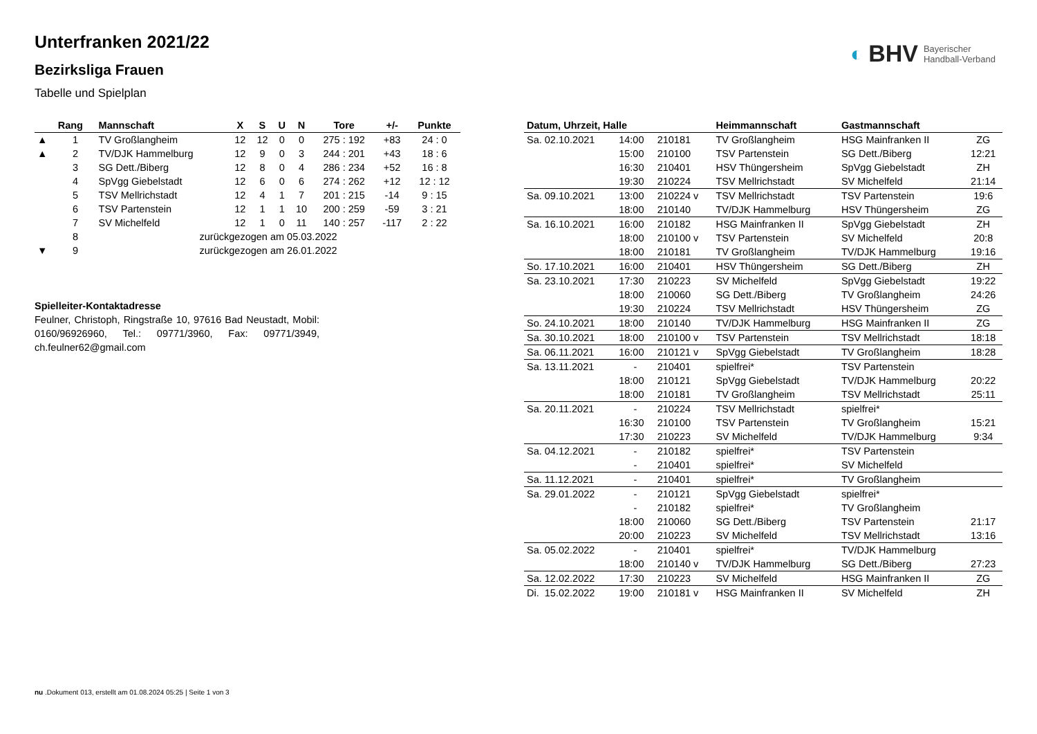◐ BHV Bayerischer
Handball-Verband
Unterfranken 2021/22
Bezirksliga Frauen
Tabelle und Spielplan
| | Rang | Mannschaft | X | S | U | N | Tore | +/- | Punkte |
| --- | --- | --- | --- | --- | --- | --- | --- | --- | --- |
| ▲ | 1 | TV Großlangheim | 12 | 12 | 0 | 0 | 275 : 192 | +83 | 24 : 0 |
| ▲ | 2 | TV/DJK Hammelburg | 12 | 9 | 0 | 3 | 244 : 201 | +43 | 18 : 6 |
| | 3 | SG Dett./Biberg | 12 | 8 | 0 | 4 | 286 : 234 | +52 | 16 : 8 |
| | 4 | SpVgg Giebelstadt | 12 | 6 | 0 | 6 | 274 : 262 | +12 | 12 : 12 |
| | 5 | TSV Mellrichstadt | 12 | 4 | 1 | 7 | 201 : 215 | -14 | 9 : 15 |
| | 6 | TSV Partenstein | 12 | 1 | 1 | 10 | 200 : 259 | -59 | 3 : 21 |
| | 7 | SV Michelfeld | 12 | 1 | 0 | 11 | 140 : 257 | -117 | 2 : 22 |
| | 8 | zurückgezogen am 05.03.2022 | | | | | | | |
| ▼ | 9 | zurückgezogen am 26.01.2022 | | | | | | | |
Spielleiter-Kontaktadresse
Feulner, Christoph, Ringstraße 10, 97616 Bad Neustadt, Mobil: 0160/96926960, Tel.: 09771/3960, Fax: 09771/3949, ch.feulner62@gmail.com
| Datum, Uhrzeit, Halle | | | Heimmannschaft | Gastmannschaft | |
| --- | --- | --- | --- | --- | --- |
| Sa. 02.10.2021 | 14:00 | 210181 | TV Großlangheim | HSG Mainfranken II | ZG |
| | 15:00 | 210100 | TSV Partenstein | SG Dett./Biberg | 12:21 |
| | 16:30 | 210401 | HSV Thüngersheim | SpVgg Giebelstadt | ZH |
| | 19:30 | 210224 | TSV Mellrichstadt | SV Michelfeld | 21:14 |
| Sa. 09.10.2021 | 13:00 | 210224 v | TSV Mellrichstadt | TSV Partenstein | 19:6 |
| | 18:00 | 210140 | TV/DJK Hammelburg | HSV Thüngersheim | ZG |
| Sa. 16.10.2021 | 16:00 | 210182 | HSG Mainfranken II | SpVgg Giebelstadt | ZH |
| | 18:00 | 210100 v | TSV Partenstein | SV Michelfeld | 20:8 |
| | 18:00 | 210181 | TV Großlangheim | TV/DJK Hammelburg | 19:16 |
| So. 17.10.2021 | 16:00 | 210401 | HSV Thüngersheim | SG Dett./Biberg | ZH |
| Sa. 23.10.2021 | 17:30 | 210223 | SV Michelfeld | SpVgg Giebelstadt | 19:22 |
| | 18:00 | 210060 | SG Dett./Biberg | TV Großlangheim | 24:26 |
| | 19:30 | 210224 | TSV Mellrichstadt | HSV Thüngersheim | ZG |
| So. 24.10.2021 | 18:00 | 210140 | TV/DJK Hammelburg | HSG Mainfranken II | ZG |
| Sa. 30.10.2021 | 18:00 | 210100 v | TSV Partenstein | TSV Mellrichstadt | 18:18 |
| Sa. 06.11.2021 | 16:00 | 210121 v | SpVgg Giebelstadt | TV Großlangheim | 18:28 |
| Sa. 13.11.2021 | - | 210401 | spielfrei* | TSV Partenstein | |
| | 18:00 | 210121 | SpVgg Giebelstadt | TV/DJK Hammelburg | 20:22 |
| | 18:00 | 210181 | TV Großlangheim | TSV Mellrichstadt | 25:11 |
| Sa. 20.11.2021 | - | 210224 | TSV Mellrichstadt | spielfrei* | |
| | 16:30 | 210100 | TSV Partenstein | TV Großlangheim | 15:21 |
| | 17:30 | 210223 | SV Michelfeld | TV/DJK Hammelburg | 9:34 |
| Sa. 04.12.2021 | - | 210182 | spielfrei* | TSV Partenstein | |
| | - | 210401 | spielfrei* | SV Michelfeld | |
| Sa. 11.12.2021 | - | 210401 | spielfrei* | TV Großlangheim | |
| Sa. 29.01.2022 | - | 210121 | SpVgg Giebelstadt | spielfrei* | |
| | - | 210182 | spielfrei* | TV Großlangheim | |
| | 18:00 | 210060 | SG Dett./Biberg | TSV Partenstein | 21:17 |
| | 20:00 | 210223 | SV Michelfeld | TSV Mellrichstadt | 13:16 |
| Sa. 05.02.2022 | - | 210401 | spielfrei* | TV/DJK Hammelburg | |
| | 18:00 | 210140 v | TV/DJK Hammelburg | SG Dett./Biberg | 27:23 |
| Sa. 12.02.2022 | 17:30 | 210223 | SV Michelfeld | HSG Mainfranken II | ZG |
| Di. 15.02.2022 | 19:00 | 210181 v | HSG Mainfranken II | SV Michelfeld | ZH |
nu .Dokument 013, erstellt am 01.08.2024 05:25 | Seite 1 von 3